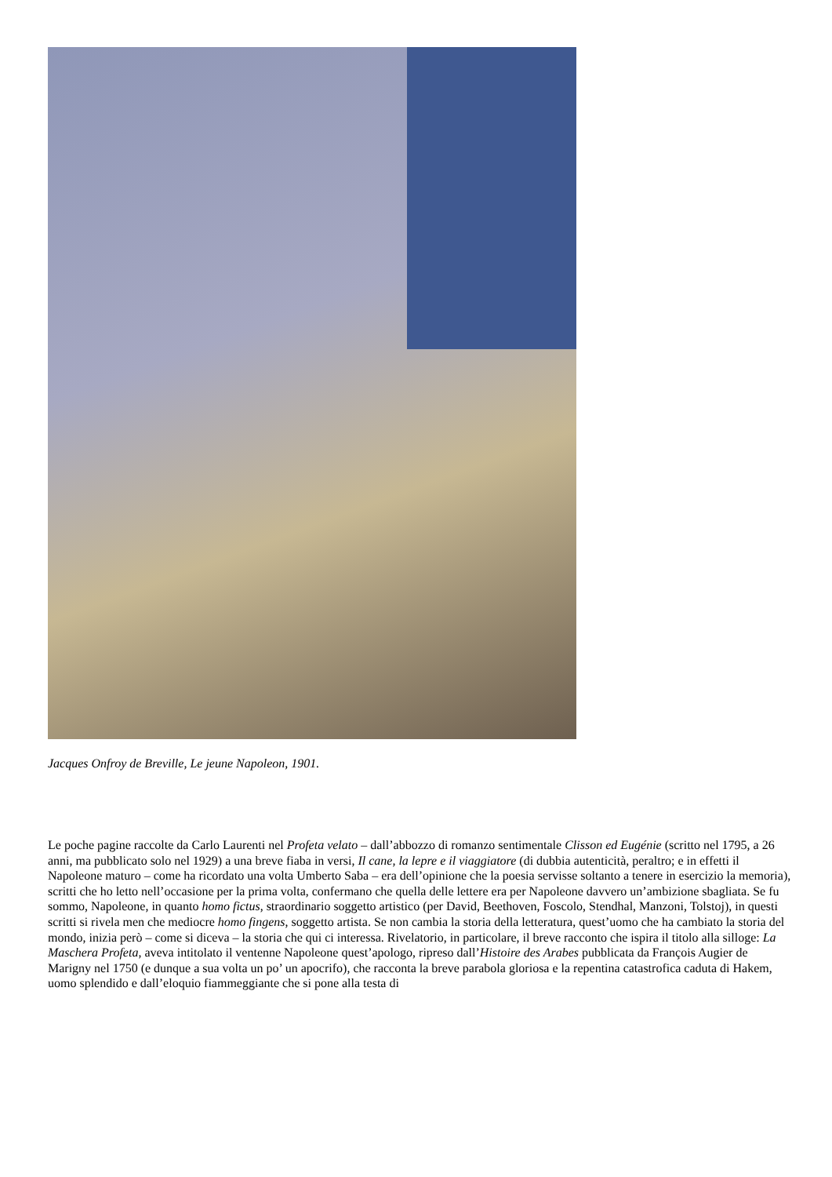Jacques Onfroy de Breville, Le jeune Napoleon, 1901.
Le poche pagine raccolte da Carlo Laurenti nel Profeta velato – dall’abbozzo di romanzo sentimentale Clisson ed Eugénie (scritto nel 1795, a 26 anni, ma pubblicato solo nel 1929) a una breve fiaba in versi, Il cane, la lepre e il viaggiatore (di dubbia autenticità, peraltro; e in effetti il Napoleone maturo – come ha ricordato una volta Umberto Saba – era dell’opinione che la poesia servisse soltanto a tenere in esercizio la memoria), scritti che ho letto nell’occasione per la prima volta, confermano che quella delle lettere era per Napoleone davvero un’ambizione sbagliata. Se fu sommo, Napoleone, in quanto homo fictus, straordinario soggetto artistico (per David, Beethoven, Foscolo, Stendhal, Manzoni, Tolstoj), in questi scritti si rivela men che mediocre homo fingens, soggetto artista. Se non cambia la storia della letteratura, quest’uomo che ha cambiato la storia del mondo, inizia però – come si diceva – la storia che qui ci interessa. Rivelatorio, in particolare, il breve racconto che ispira il titolo alla silloge: La Maschera Profeta, aveva intitolato il ventenne Napoleone quest’apologo, ripreso dall’Histoire des Arabes pubblicata da François Augier de Marigny nel 1750 (e dunque a sua volta un po’ un apocrifo), che racconta la breve parabola gloriosa e la repentina catastrofica caduta di Hakem, uomo splendido e dall’eloquio fiammeggiante che si pone alla testa di